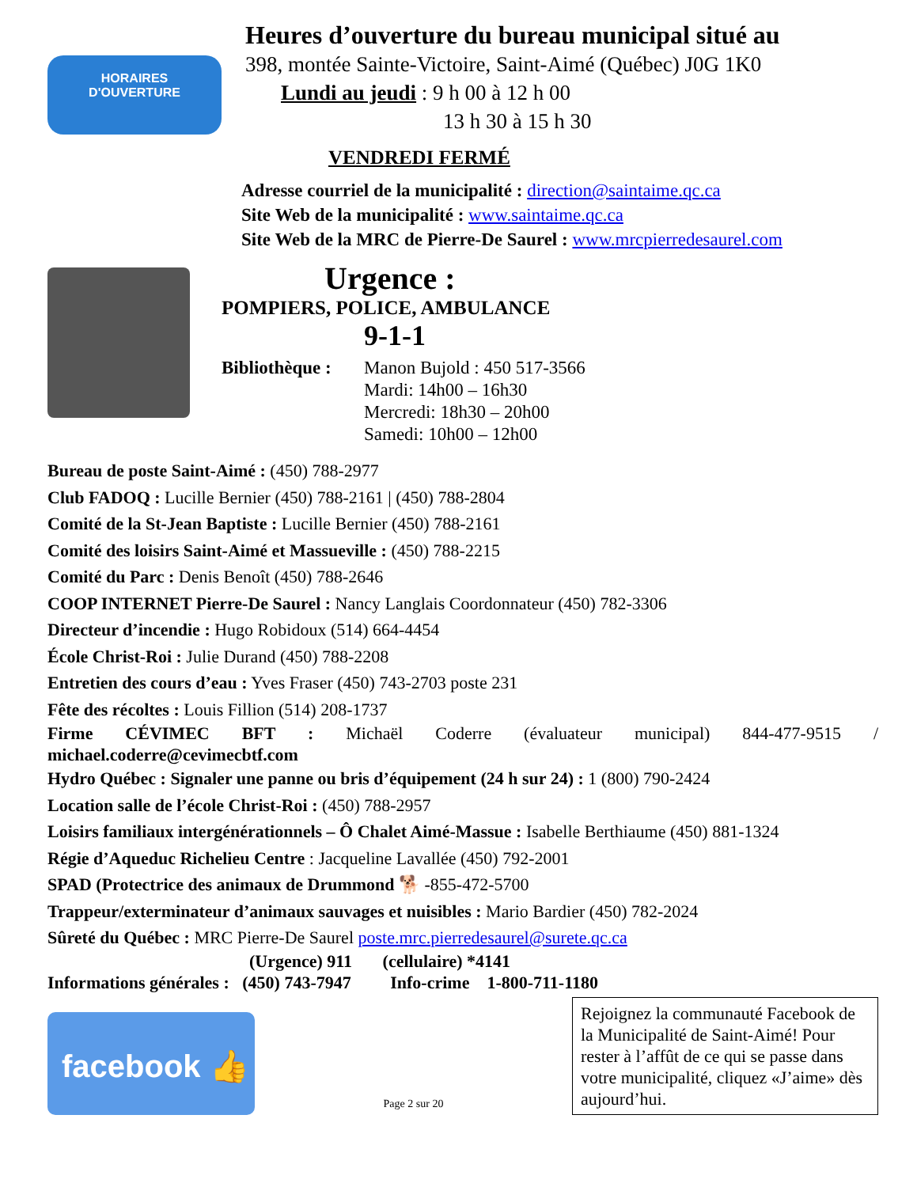HORAIRES
D'OUVERTURE
Heures d’ouverture du bureau municipal situé au
398, montée Sainte-Victoire, Saint-Aimé (Québec) J0G 1K0
Lundi au jeudi : 9 h 00 à 12 h 00
13 h 30 à 15 h 30
VENDREDI FERMÉ
Adresse courriel de la municipalité : direction@saintaime.qc.ca
Site Web de la municipalité : www.saintaime.qc.ca
Site Web de la MRC de Pierre-De Saurel : www.mrcpierredesaurel.com
Urgence :
POMPIERS, POLICE, AMBULANCE
9-1-1
Bibliothèque :
Manon Bujold : 450 517-3566
Mardi: 14h00 – 16h30
Mercredi: 18h30 – 20h00
Samedi: 10h00 – 12h00
Bureau de poste Saint-Aimé : (450) 788-2977
Club FADOQ : Lucille Bernier (450) 788-2161 | (450) 788-2804
Comité de la St-Jean Baptiste : Lucille Bernier (450) 788-2161
Comité des loisirs Saint-Aimé et Massueville : (450) 788-2215
Comité du Parc : Denis Benoît (450) 788-2646
COOP INTERNET Pierre-De Saurel : Nancy Langlais Coordonnateur (450) 782-3306
Directeur d’incendie : Hugo Robidoux (514) 664-4454
École Christ-Roi : Julie Durand (450) 788-2208
Entretien des cours d’eau : Yves Fraser (450) 743-2703 poste 231
Fête des récoltes : Louis Fillion (514) 208-1737
Firme CÉVIMEC BFT : Michaël Coderre (évaluateur municipal) 844-477-9515 / michael.coderre@cevimecbtf.com
Hydro Québec : Signaler une panne ou bris d’équipement (24 h sur 24) : 1 (800) 790-2424
Location salle de l’école Christ-Roi : (450) 788-2957
Loisirs familiaux intergénérationnels – Ô Chalet Aimé-Massue : Isabelle Berthiaume (450) 881-1324
Régie d’Aqueduc Richelieu Centre : Jacqueline Lavallée (450) 792-2001
SPAD (Protectrice des animaux de Drummond 🐕 -855-472-5700
Trappeur/exterminateur d’animaux sauvages et nuisibles : Mario Bardier (450) 782-2024
Sûreté du Québec : MRC Pierre-De Saurel poste.mrc.pierredesaurel@surete.qc.ca
(Urgence) 911 (cellulaire) *4141
Informations générales : (450) 743-7947 Info-crime 1-800-711-1180
facebook 👍
Page 2 sur 20
Rejoignez la communauté Facebook de la Municipalité de Saint-Aimé! Pour rester à l’affût de ce qui se passe dans votre municipalité, cliquez «J’aime» dès aujourd’hui.